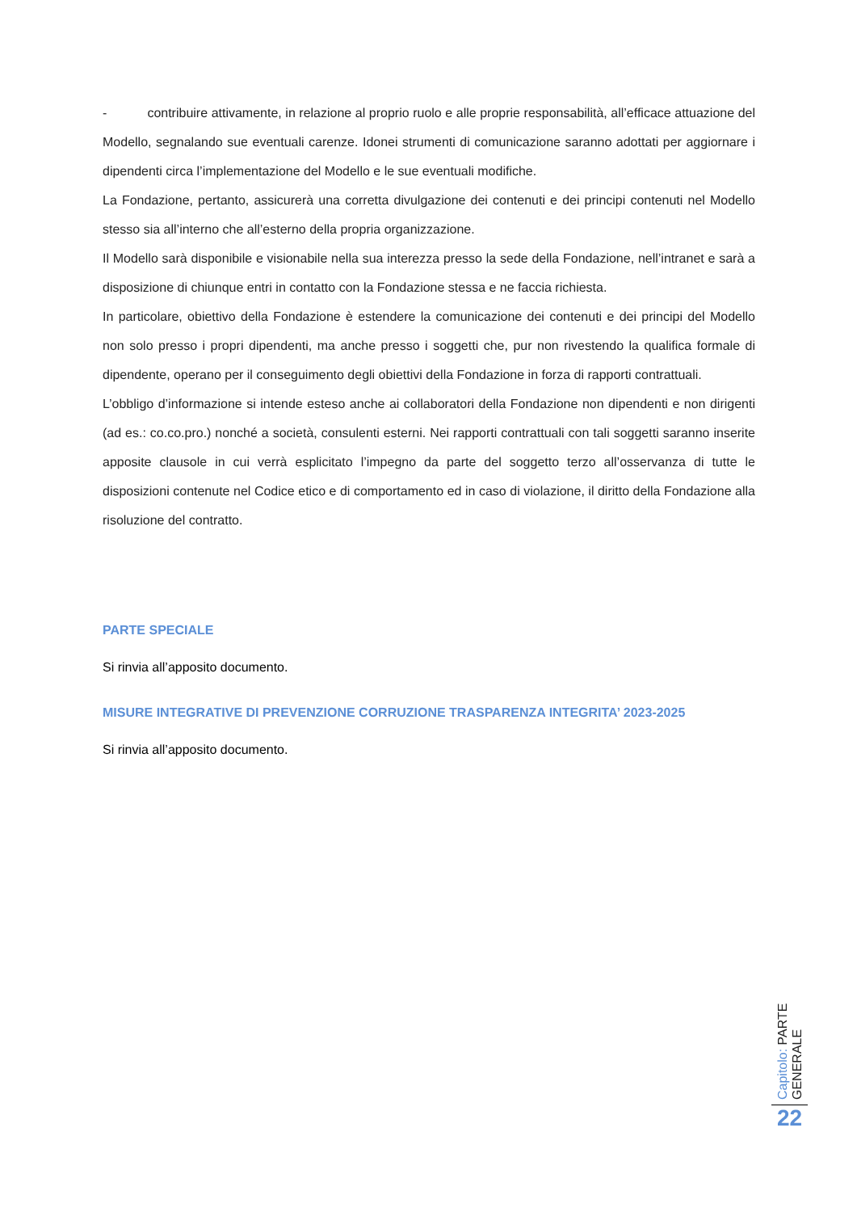- contribuire attivamente, in relazione al proprio ruolo e alle proprie responsabilità, all’efficace attuazione del Modello, segnalando sue eventuali carenze. Idonei strumenti di comunicazione saranno adottati per aggiornare i dipendenti circa l’implementazione del Modello e le sue eventuali modifiche.
La Fondazione, pertanto, assicurerà una corretta divulgazione dei contenuti e dei principi contenuti nel Modello stesso sia all’interno che all’esterno della propria organizzazione.
Il Modello sarà disponibile e visionabile nella sua interezza presso la sede della Fondazione, nell’intranet e sarà a disposizione di chiunque entri in contatto con la Fondazione stessa e ne faccia richiesta.
In particolare, obiettivo della Fondazione è estendere la comunicazione dei contenuti e dei principi del Modello non solo presso i propri dipendenti, ma anche presso i soggetti che, pur non rivestendo la qualifica formale di dipendente, operano per il conseguimento degli obiettivi della Fondazione in forza di rapporti contrattuali.
L’obbligo d’informazione si intende esteso anche ai collaboratori della Fondazione non dipendenti e non dirigenti (ad es.: co.co.pro.) nonché a società, consulenti esterni. Nei rapporti contrattuali con tali soggetti saranno inserite apposite clausole in cui verrà esplicitato l’impegno da parte del soggetto terzo all’osservanza di tutte le disposizioni contenute nel Codice etico e di comportamento ed in caso di violazione, il diritto della Fondazione alla risoluzione del contratto.
PARTE SPECIALE
Si rinvia all’apposito documento.
MISURE INTEGRATIVE DI PREVENZIONE CORRUZIONE TRASPARENZA INTEGRITA’ 2023-2025
Si rinvia all’apposito documento.
Capitolo: PARTE GENERALE
22